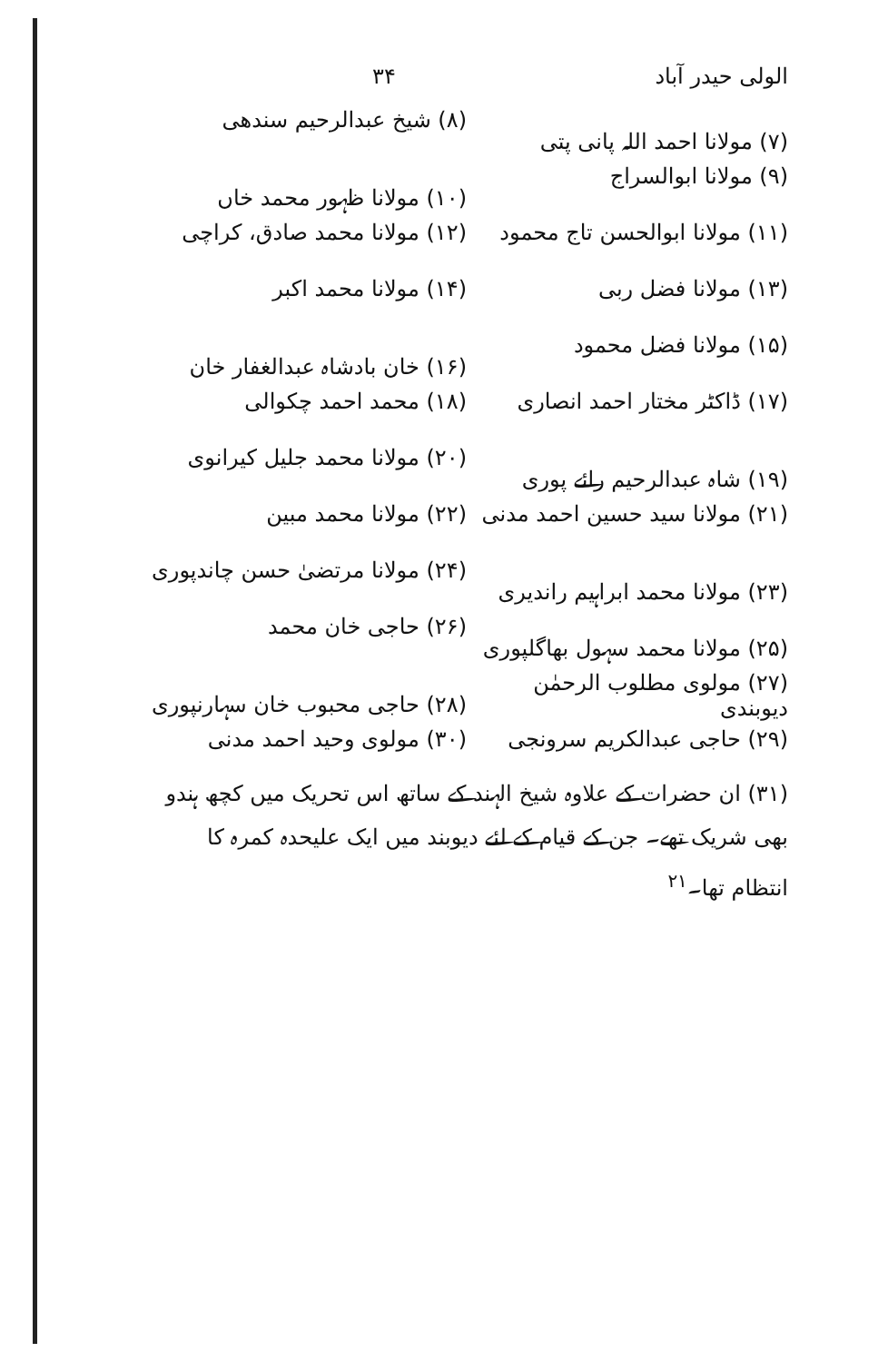الولی حیدر آباد ۳۴
(۷) مولانا احمد اللہ پانی پتی
(۸) شیخ عبدالرحیم سندھی
(۹) مولانا ابوالسراج
(۱۰) مولانا ظہور محمد خاں
(۱۱) مولانا ابوالحسن تاج محمود
(۱۲) مولانا محمد صادق، کراچی
(۱۳) مولانا فضل ربی
(۱۴) مولانا محمد اکبر
(۱۵) مولانا فضل محمود
(۱۶) خان بادشاہ عبدالغفار خان
(۱۷) ڈاکٹر مختار احمد انصاری
(۱۸) محمد احمد چکوالی
(۱۹) شاہ عبدالرحیم رائے پوری
(۲۰) مولانا محمد جلیل کیرانوی
(۲۱) مولانا سید حسین احمد مدنی
(۲۲) مولانا محمد مبین
(۲۳) مولانا محمد ابراہیم راندیری
(۲۴) مولانا مرتضیٰ حسن چاندپوری
(۲۵) مولانا محمد سہول بھاگلپوری
(۲۶) حاجی خان محمد
(۲۷) مولوی مطلوب الرحمٰن دیوبندی
(۲۸) حاجی محبوب خان سہارنپوری
(۲۹) حاجی عبدالکریم سرونجی
(۳۰) مولوی وحید احمد مدنی
(۳۱) ان حضرات کے علاوہ شیخ الہند کے ساتھ اس تحریک میں کچھ ہندو بھی شریک تھے۔ جن کے قیام کے لئے دیوبند میں ایک علیحدہ کمرہ کا انتظام تھا۔<sup>۲۱</sup>